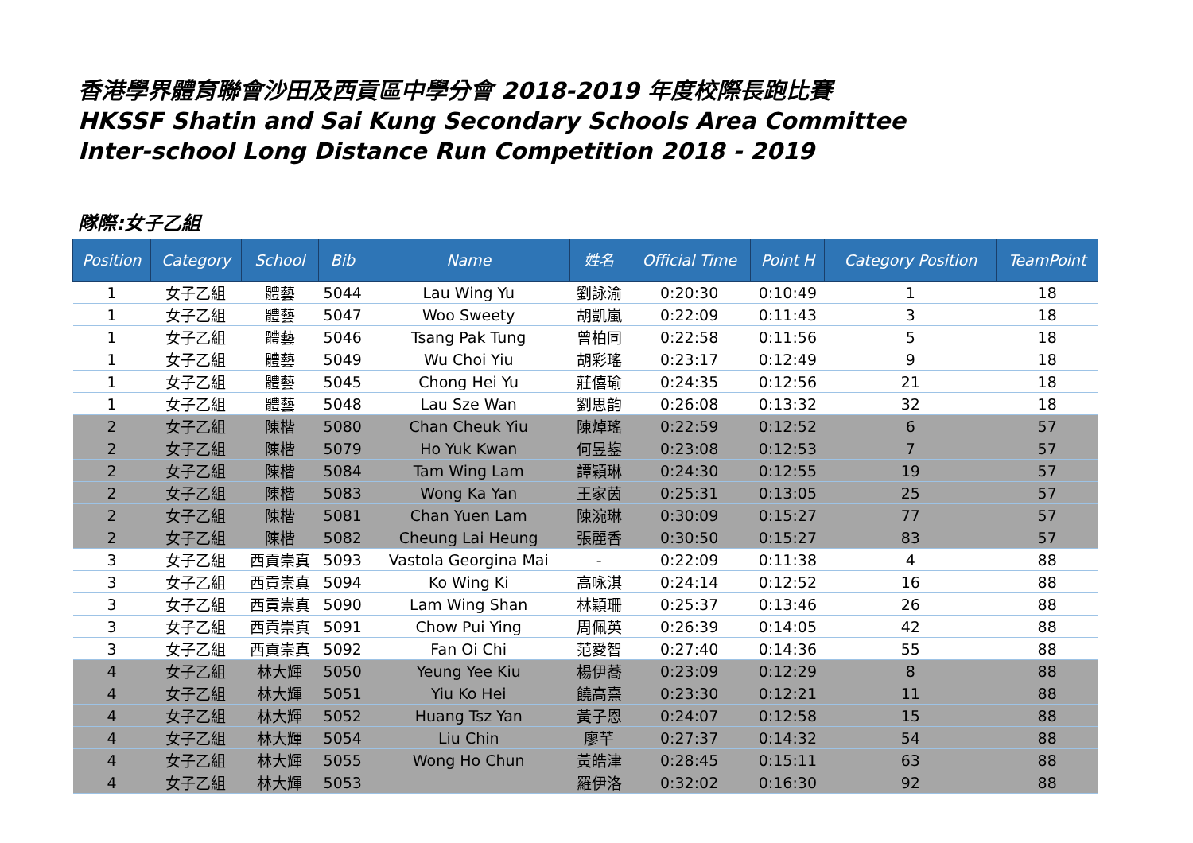香港學界體育聯會沙田及西貢區中學分會 2018-2019 年度校際長跑比賽
HKSSF Shatin and Sai Kung Secondary Schools Area Committee
Inter-school Long Distance Run Competition 2018 - 2019
隊際:女子乙組
| Position | Category | School | Bib | Name | 姓名 | Official Time | Point H | Category Position | TeamPoint |
| --- | --- | --- | --- | --- | --- | --- | --- | --- | --- |
| 1 | 女子乙組 | 體藝 | 5044 | Lau Wing Yu | 劉詠渝 | 0:20:30 | 0:10:49 | 1 | 18 |
| 1 | 女子乙組 | 體藝 | 5047 | Woo Sweety | 胡凱嵐 | 0:22:09 | 0:11:43 | 3 | 18 |
| 1 | 女子乙組 | 體藝 | 5046 | Tsang Pak Tung | 曾柏同 | 0:22:58 | 0:11:56 | 5 | 18 |
| 1 | 女子乙組 | 體藝 | 5049 | Wu Choi Yiu | 胡彩瑤 | 0:23:17 | 0:12:49 | 9 | 18 |
| 1 | 女子乙組 | 體藝 | 5045 | Chong Hei Yu | 莊僖瑜 | 0:24:35 | 0:12:56 | 21 | 18 |
| 1 | 女子乙組 | 體藝 | 5048 | Lau Sze Wan | 劉思韵 | 0:26:08 | 0:13:32 | 32 | 18 |
| 2 | 女子乙組 | 陳楷 | 5080 | Chan Cheuk Yiu | 陳焯瑤 | 0:22:59 | 0:12:52 | 6 | 57 |
| 2 | 女子乙組 | 陳楷 | 5079 | Ho Yuk Kwan | 何昱鋆 | 0:23:08 | 0:12:53 | 7 | 57 |
| 2 | 女子乙組 | 陳楷 | 5084 | Tam Wing Lam | 譚穎琳 | 0:24:30 | 0:12:55 | 19 | 57 |
| 2 | 女子乙組 | 陳楷 | 5083 | Wong Ka Yan | 王家茵 | 0:25:31 | 0:13:05 | 25 | 57 |
| 2 | 女子乙組 | 陳楷 | 5081 | Chan Yuen Lam | 陳涴琳 | 0:30:09 | 0:15:27 | 77 | 57 |
| 2 | 女子乙組 | 陳楷 | 5082 | Cheung Lai Heung | 張麗香 | 0:30:50 | 0:15:27 | 83 | 57 |
| 3 | 女子乙組 | 西貢崇真 | 5093 | Vastola Georgina Mai | - | 0:22:09 | 0:11:38 | 4 | 88 |
| 3 | 女子乙組 | 西貢崇真 | 5094 | Ko Wing Ki | 高咏淇 | 0:24:14 | 0:12:52 | 16 | 88 |
| 3 | 女子乙組 | 西貢崇真 | 5090 | Lam Wing Shan | 林穎珊 | 0:25:37 | 0:13:46 | 26 | 88 |
| 3 | 女子乙組 | 西貢崇真 | 5091 | Chow Pui Ying | 周佩英 | 0:26:39 | 0:14:05 | 42 | 88 |
| 3 | 女子乙組 | 西貢崇真 | 5092 | Fan Oi Chi | 范愛智 | 0:27:40 | 0:14:36 | 55 | 88 |
| 4 | 女子乙組 | 林大輝 | 5050 | Yeung Yee Kiu | 楊伊蕎 | 0:23:09 | 0:12:29 | 8 | 88 |
| 4 | 女子乙組 | 林大輝 | 5051 | Yiu Ko Hei | 饒高熹 | 0:23:30 | 0:12:21 | 11 | 88 |
| 4 | 女子乙組 | 林大輝 | 5052 | Huang Tsz Yan | 黃子恩 | 0:24:07 | 0:12:58 | 15 | 88 |
| 4 | 女子乙組 | 林大輝 | 5054 | Liu Chin | 廖芊 | 0:27:37 | 0:14:32 | 54 | 88 |
| 4 | 女子乙組 | 林大輝 | 5055 | Wong Ho Chun | 黃皓津 | 0:28:45 | 0:15:11 | 63 | 88 |
| 4 | 女子乙組 | 林大輝 | 5053 | | 羅伊洛 | 0:32:02 | 0:16:30 | 92 | 88 |